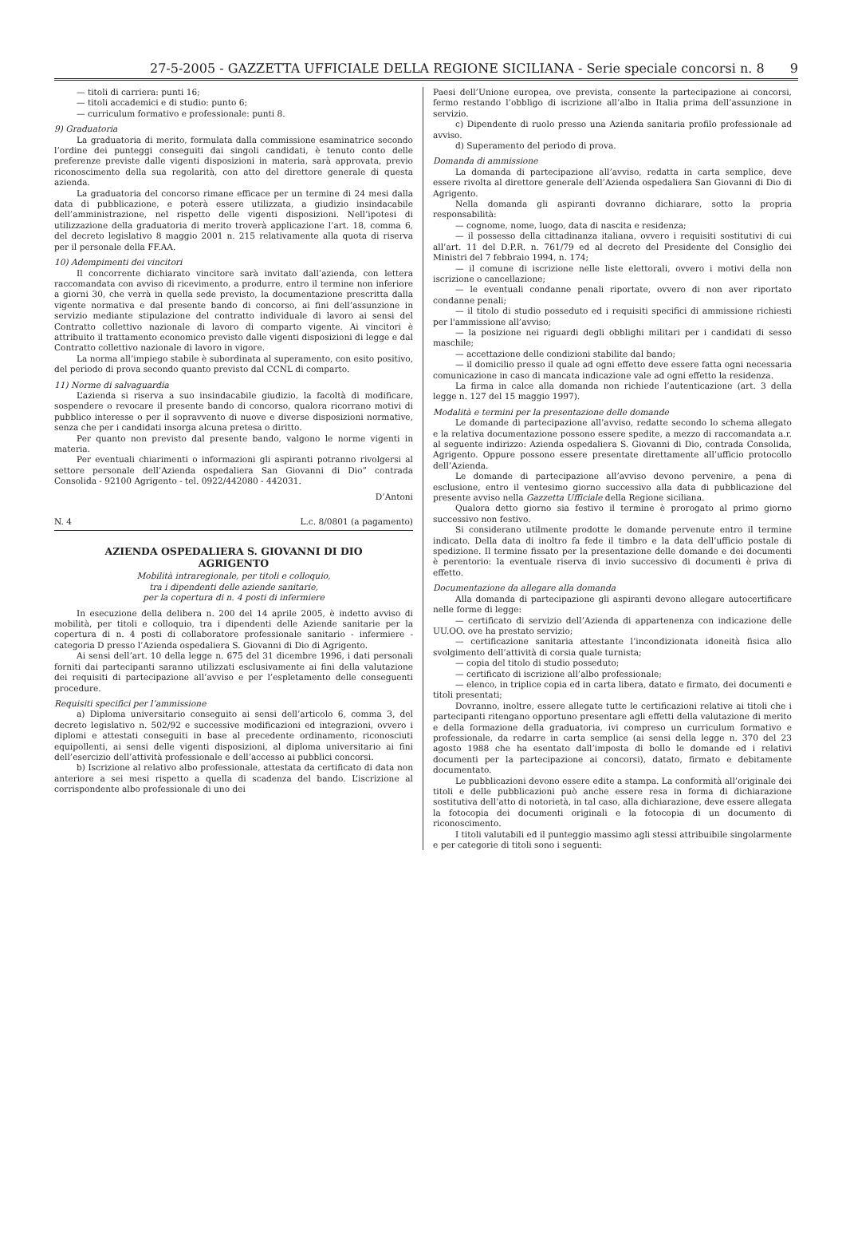27-5-2005 - GAZZETTA UFFICIALE DELLA REGIONE SICILIANA - Serie speciale concorsi n. 8 9
— titoli di carriera: punti 16;
— titoli accademici e di studio: punto 6;
— curriculum formativo e professionale: punti 8.
9) Graduatoria
La graduatoria di merito, formulata dalla commissione esaminatrice secondo l’ordine dei punteggi conseguiti dai singoli candidati, è tenuto conto delle preferenze previste dalle vigenti disposizioni in materia, sarà approvata, previo riconoscimento della sua regolarità, con atto del direttore generale di questa azienda.
La graduatoria del concorso rimane efficace per un termine di 24 mesi dalla data di pubblicazione, e poterà essere utilizzata, a giudizio insindacabile dell’amministrazione, nel rispetto delle vigenti disposizioni. Nell’ipotesi di utilizzazione della graduatoria di merito troverà applicazione l’art. 18, comma 6, del decreto legislativo 8 maggio 2001 n. 215 relativamente alla quota di riserva per il personale della FF.AA.
10) Adempimenti dei vincitori
Il concorrente dichiarato vincitore sarà invitato dall’azienda, con lettera raccomandata con avviso di ricevimento, a produrre, entro il termine non inferiore a giorni 30, che verrà in quella sede previsto, la documentazione prescritta dalla vigente normativa e dal presente bando di concorso, ai fini dell’assunzione in servizio mediante stipulazione del contratto individuale di lavoro ai sensi del Contratto collettivo nazionale di lavoro di comparto vigente. Ai vincitori è attribuito il trattamento economico previsto dalle vigenti disposizioni di legge e dal Contratto collettivo nazionale di lavoro in vigore.
La norma all’impiego stabile è subordinata al superamento, con esito positivo, del periodo di prova secondo quanto previsto dal CCNL di comparto.
11) Norme di salvaguardia
L’azienda si riserva a suo insindacabile giudizio, la facoltà di modificare, sospendere o revocare il presente bando di concorso, qualora ricorrano motivi di pubblico interesse o per il sopravvento di nuove e diverse disposizioni normative, senza che per i candidati insorga alcuna pretesa o diritto.
Per quanto non previsto dal presente bando, valgono le norme vigenti in materia.
Per eventuali chiarimenti o informazioni gli aspiranti potranno rivolgersi al settore personale dell’Azienda ospedaliera San Giovanni di Dio” contrada Consolida - 92100 Agrigento - tel. 0922/442080 - 442031.
D’Antoni
N. 4 L.c. 8/0801 (a pagamento)
AZIENDA OSPEDALIERA S. GIOVANNI DI DIO
AGRIGENTO
Mobilità intraregionale, per titoli e colloquio,
tra i dipendenti delle aziende sanitarie,
per la copertura di n. 4 posti di infermiere
In esecuzione della delibera n. 200 del 14 aprile 2005, è indetto avviso di mobilità, per titoli e colloquio, tra i dipendenti delle Aziende sanitarie per la copertura di n. 4 posti di collaboratore professionale sanitario - infermiere - categoria D presso l’Azienda ospedaliera S. Giovanni di Dio di Agrigento.
Ai sensi dell’art. 10 della legge n. 675 del 31 dicembre 1996, i dati personali forniti dai partecipanti saranno utilizzati esclusivamente ai fini della valutazione dei requisiti di partecipazione all’avviso e per l’espletamento delle conseguenti procedure.
Requisiti specifici per l’ammissione
a) Diploma universitario conseguito ai sensi dell’articolo 6, comma 3, del decreto legislativo n. 502/92 e successive modificazioni ed integrazioni, ovvero i diplomi e attestati conseguiti in base al precedente ordinamento, riconosciuti equipollenti, ai sensi delle vigenti disposizioni, al diploma universitario ai fini dell’esercizio dell’attività professionale e dell’accesso ai pubblici concorsi.
b) Iscrizione al relativo albo professionale, attestata da certificato di data non anteriore a sei mesi rispetto a quella di scadenza del bando. L’iscrizione al corrispondente albo professionale di uno dei
Paesi dell’Unione europea, ove prevista, consente la partecipazione ai concorsi, fermo restando l’obbligo di iscrizione all’albo in Italia prima dell’assunzione in servizio.
c) Dipendente di ruolo presso una Azienda sanitaria profilo professionale ad avviso.
d) Superamento del periodo di prova.
Domanda di ammissione
La domanda di partecipazione all’avviso, redatta in carta semplice, deve essere rivolta al direttore generale dell’Azienda ospedaliera San Giovanni di Dio di Agrigento.
Nella domanda gli aspiranti dovranno dichiarare, sotto la propria responsabilità:
— cognome, nome, luogo, data di nascita e residenza;
— il possesso della cittadinanza italiana, ovvero i requisiti sostitutivi di cui all’art. 11 del D.P.R. n. 761/79 ed al decreto del Presidente del Consiglio dei Ministri del 7 febbraio 1994, n. 174;
— il comune di iscrizione nelle liste elettorali, ovvero i motivi della non iscrizione o cancellazione;
— le eventuali condanne penali riportate, ovvero di non aver riportato condanne penali;
— il titolo di studio posseduto ed i requisiti specifici di ammissione richiesti per l'ammissione all’avviso;
— la posizione nei riguardi degli obblighi militari per i candidati di sesso maschile;
— accettazione delle condizioni stabilite dal bando;
— il domicilio presso il quale ad ogni effetto deve essere fatta ogni necessaria comunicazione in caso di mancata indicazione vale ad ogni effetto la residenza.
La firma in calce alla domanda non richiede l’autenticazione (art. 3 della legge n. 127 del 15 maggio 1997).
Modalità e termini per la presentazione delle domande
Le domande di partecipazione all’avviso, redatte secondo lo schema allegato e la relativa documentazione possono essere spedite, a mezzo di raccomandata a.r. al seguente indirizzo: Azienda ospedaliera S. Giovanni di Dio, contrada Consolida, Agrigento. Oppure possono essere presentate direttamente all’ufficio protocollo dell’Azienda.
Le domande di partecipazione all’avviso devono pervenire, a pena di esclusione, entro il ventesimo giorno successivo alla data di pubblicazione del presente avviso nella Gazzetta Ufficiale della Regione siciliana.
Qualora detto giorno sia festivo il termine è prorogato al primo giorno successivo non festivo.
Si considerano utilmente prodotte le domande pervenute entro il termine indicato. Della data di inoltro fa fede il timbro e la data dell’ufficio postale di spedizione. Il termine fissato per la presentazione delle domande e dei documenti è perentorio: la eventuale riserva di invio successivo di documenti è priva di effetto.
Documentazione da allegare alla domanda
Alla domanda di partecipazione gli aspiranti devono allegare autocertificare nelle forme di legge:
— certificato di servizio dell’Azienda di appartenenza con indicazione delle UU.OO. ove ha prestato servizio;
— certificazione sanitaria attestante l’incondizionata idoneità fisica allo svolgimento dell’attività di corsia quale turnista;
— copia del titolo di studio posseduto;
— certificato di iscrizione all’albo professionale;
— elenco, in triplice copia ed in carta libera, datato e firmato, dei documenti e titoli presentati;
Dovranno, inoltre, essere allegate tutte le certificazioni relative ai titoli che i partecipanti ritengano opportuno presentare agli effetti della valutazione di merito e della formazione della graduatoria, ivi compreso un curriculum formativo e professionale, da redarre in carta semplice (ai sensi della legge n. 370 del 23 agosto 1988 che ha esentato dall’imposta di bollo le domande ed i relativi documenti per la partecipazione ai concorsi), datato, firmato e debitamente documentato.
Le pubblicazioni devono essere edite a stampa. La conformità all’originale dei titoli e delle pubblicazioni può anche essere resa in forma di dichiarazione sostitutiva dell’atto di notorietà, in tal caso, alla dichiarazione, deve essere allegata la fotocopia dei documenti originali e la fotocopia di un documento di riconoscimento.
I titoli valutabili ed il punteggio massimo agli stessi attribuibile singolarmente e per categorie di titoli sono i seguenti: